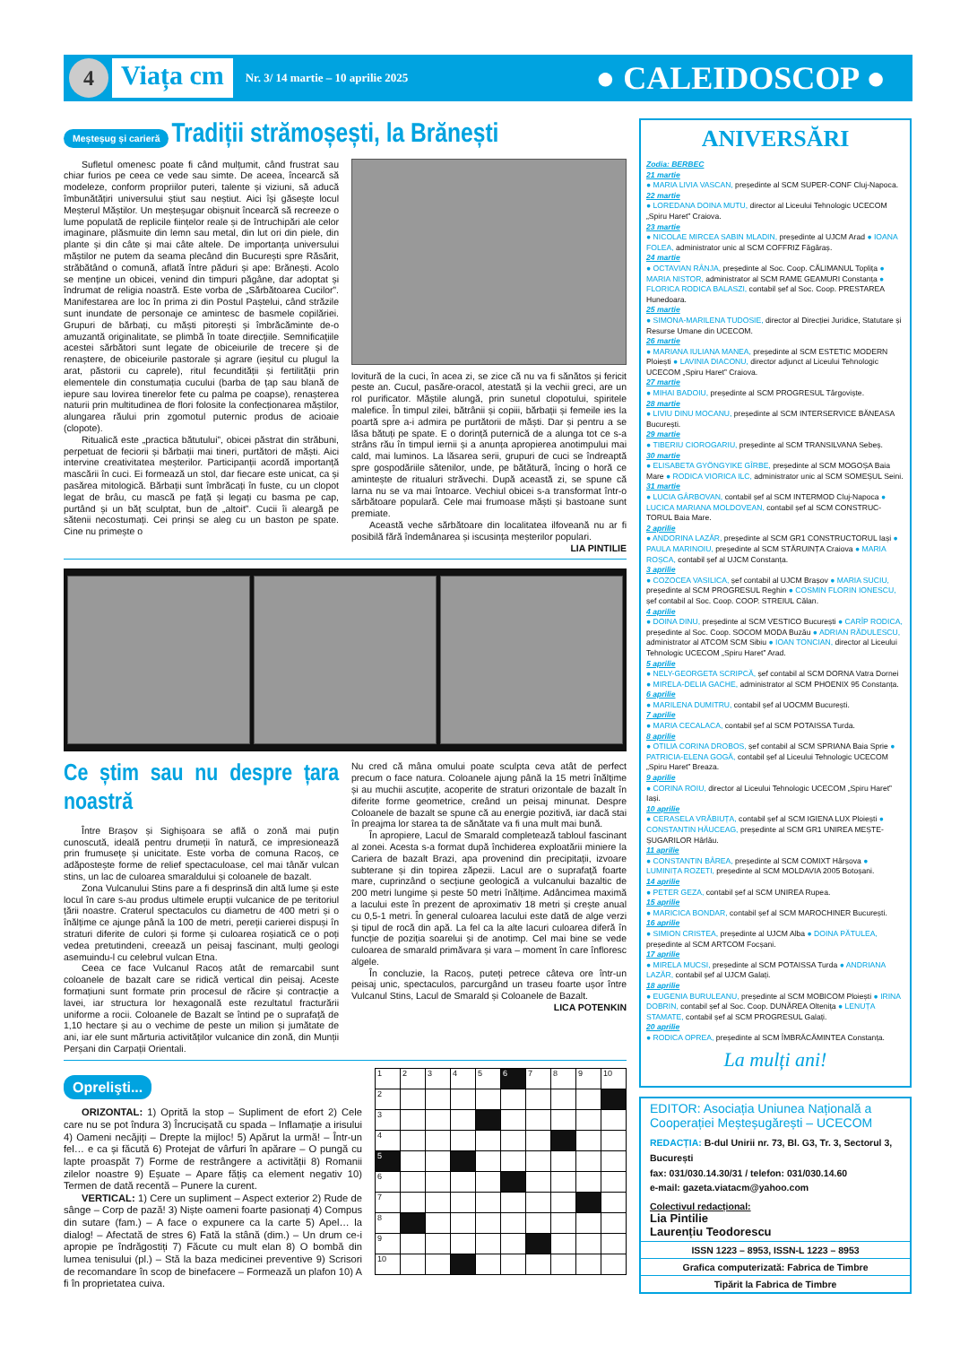4
Viața cm
Nr. 3/ 14 martie – 10 aprilie 2025
● CALEIDOSCOP ●
Meșteșug și carieră
Tradiții strămoșești, la Brănești
Sufletul omenesc poate fi când mulțumit, când frustrat sau chiar furios pe ceea ce vede sau simte. De aceea, încearcă să modeleze, conform propriilor puteri, talente și viziuni, să aducă îmbunătățiri universului știut sau neștiut. Aici își găsește locul Meșterul Măștilor. Un meșteșugar obișnuit încearcă să recreeze o lume populată de replicile ființelor reale și de întruchipări ale celor imaginare, plăsmuite din lemn sau metal, din lut ori din piele, din plante și din câte și mai câte altele. De importanța universului măștilor ne putem da seama plecând din București spre Răsărit, străbătând o comună, aflată între păduri și ape: Brănești. Acolo se menține un obicei, venind din timpuri păgâne, dar adoptat și îndrumat de religia noastră. Este vorba de „Sărbătoarea Cucilor”. Manifestarea are loc în prima zi din Postul Paștelui, când străzile sunt inundate de personaje ce amintesc de basmele copilăriei. Grupuri de bărbați, cu măști pitorești și îmbrăcăminte de-o amuzantă originalitate, se plimbă în toate direcțiile. Semnificațiile acestei sărbători sunt legate de obiceiurile de trecere și de renaștere, de obiceiurile pastorale și agrare (ieșitul cu plugul la arat, păstorii cu caprele), ritul fecundității și fertilității prin elementele din constumația cucului (barba de țap sau blană de iepure sau lovirea tinerelor fete cu palma pe coapse), renașterea naturii prin multitudinea de flori folosite la confecționarea măștilor, alungarea răului prin zgomotul puternic produs de acioaie (clopote).
Ritualică este „practica bătutului”, obicei păstrat din străbuni, perpetuat de feciorii și bărbații mai tineri, purtători de măști. Aici intervine creativitatea meșterilor. Participanții acordă importanță mascării în cuci. Ei formează un stol, dar fiecare este unicat, ca și pasărea mitologică. Bărbații sunt îmbrăcați în fuste, cu un clopot legat de brâu, cu mască pe față și legați cu basma pe cap, purtând și un băț sculptat, bun de „altoit”. Cucii îi aleargă pe sătenii necostumați. Cei prinși se aleg cu un baston pe spate. Cine nu primește o
lovitură de la cuci, în acea zi, se zice că nu va fi sănătos și fericit peste an. Cucul, pasăre-oracol, atestată și la vechii greci, are un rol purificator. Măștile alungă, prin sunetul clopotului, spiritele malefice. În timpul zilei, bătrânii și copiii, bărbații și femeile ies la poartă spre a-i admira pe purtătorii de măști. Dar și pentru a se lăsa bătuți pe spate. E o dorință puternică de a alunga tot ce s-a strâns rău în timpul iernii și a anunța apropierea anotimpului mai cald, mai luminos. La lăsarea serii, grupuri de cuci se îndreaptă spre gospodăriile sătenilor, unde, pe bătătură, încing o horă ce amintește de ritualuri străvechi. După această zi, se spune că larna nu se va mai întoarce. Vechiul obicei s-a transformat într-o sărbătoare populară. Cele mai frumoase măști și bastoane sunt premiate.
Această veche sărbătoare din localitatea ilfoveană nu ar fi posibilă fără îndemânarea și iscusința meșterilor populari.
LIA PINTILIE
Ce știm sau nu despre țara noastră
Între Brașov și Sighișoara se află o zonă mai puțin cunoscută, ideală pentru drumeții în natură, ce impresionează prin frumusețe și unicitate. Este vorba de comuna Racoș, ce adăpostește forme de relief spectaculoase, cel mai tânăr vulcan stins, un lac de culoarea smaraldului și coloanele de bazalt.
Zona Vulcanului Stins pare a fi desprinsă din altă lume și este locul în care s-au produs ultimele erupții vulcanice de pe teritoriul țării noastre. Craterul spectaculos cu diametru de 400 metri și o înălțime ce ajunge până la 100 de metri, pereții carierei dispuși în straturi diferite de culori și forme și culoarea roșiatică ce o poți vedea pretutindeni, creează un peisaj fascinant, mulți geologi asemuindu-l cu celebrul vulcan Etna.
Ceea ce face Vulcanul Racoș atât de remarcabil sunt coloanele de bazalt care se ridică vertical din peisaj. Aceste formațiuni sunt formate prin procesul de răcire și contracție a lavei, iar structura lor hexagonală este rezultatul fracturării uniforme a rocii. Coloanele de Bazalt se întind pe o suprafață de 1,10 hectare și au o vechime de peste un milion și jumătate de ani, iar ele sunt mărturia activităților vulcanice din zonă, din Munții Perșani din Carpații Orientali.
Nu cred că mâna omului poate sculpta ceva atât de perfect precum o face natura. Coloanele ajung până la 15 metri înălțime și au muchii ascuțite, acoperite de straturi orizontale de bazalt în diferite forme geometrice, creând un peisaj minunat. Despre Coloanele de bazalt se spune că au energie pozitivă, iar dacă stai în preajma lor starea ta de sănătate va fi una mult mai bună.
În apropiere, Lacul de Smarald completează tabloul fascinant al zonei. Acesta s-a format după închiderea exploatării miniere la Cariera de bazalt Brazi, apa provenind din precipitații, izvoare subterane și din topirea zăpezii. Lacul are o suprafață foarte mare, cuprinzând o secțiune geologică a vulcanului bazaltic de 200 metri lungime și peste 50 metri înălțime. Adâncimea maximă a lacului este în prezent de aproximativ 18 metri și crește anual cu 0,5-1 metri. În general culoarea lacului este dată de alge verzi și tipul de rocă din apă. La fel ca la alte lacuri culoarea diferă în funcție de poziția soarelui și de anotimp. Cel mai bine se vede culoarea de smarald primăvara și vara – moment în care înfloresc algele.
În concluzie, la Racoș, puteți petrece câteva ore într-un peisaj unic, spectaculos, parcurgând un traseu foarte ușor între Vulcanul Stins, Lacul de Smarald și Coloanele de Bazalt.
LICA POTENKIN
Oprelişti...
ORIZONTAL: 1) Oprită la stop – Supliment de efort 2) Cele care nu se pot îndura 3) Încrucișată cu spada – Inflamație a irisului 4) Oameni necăjiți – Drepte la mijloc! 5) Apărut la urmă! – Într-un fel… e ca și făcută 6) Protejat de vârfuri în apărare – O pungă cu lapte proaspăt 7) Forme de restrângere a activității 8) Romanii zilelor noastre 9) Eșuate – Apare fățiș ca element negativ 10) Termen de dată recentă – Punere la curent.
VERTICAL: 1) Cere un supliment – Aspect exterior 2) Rude de sânge – Corp de pază! 3) Niște oameni foarte pasionați 4) Compus din sutare (fam.) – A face o expunere ca la carte 5) Apel… la dialog! – Afectată de stres 6) Fată la stână (dim.) – Un drum ce-i apropie pe îndrăgostiți 7) Făcute cu mult elan 8) O bombă din lumea tenisului (pl.) – Stă la baza medicinei preventive 9) Scrisori de recomandare în scop de binefacere – Formează un plafon 10) A fi în proprietatea cuiva.
| 1 | 2 | 3 | 4 | 5 | 6 | 7 | 8 | 9 | 10 |
| 2 | | | | | | | | | |
| 3 | | | | | | | | | |
| 4 | | | | | | | | | |
| 5 | | | | | | | | | |
| 6 | | | | | | | | | |
| 7 | | | | | | | | | |
| 8 | | | | | | | | | |
| 9 | | | | | | | | | |
| 10 | | | | | | | | | |
ANIVERSĂRI
Zodia: BERBEC
21 martie
● MARIA LIVIA VASCAN, președinte al SCM SUPER-CONF Cluj-Napoca.
22 martie
● LOREDANA DOINA MUTU, director al Liceului Tehnologic UCECOM „Spiru Haret” Craiova.
23 martie
● NICOLAE MIRCEA SABIN MLADIN, președinte al UJCM Arad ● IOANA FOLEA, administrator unic al SCM COFFRIZ Făgăraș.
24 martie
● OCTAVIAN RÂNJA, președinte al Soc. Coop. CĂLIMANUL Toplița ● MARIA NISTOR, administrator al SCM RAME GEAMURI Constanța ● FLORICA RODICA BALASZI, contabil șef al Soc. Coop. PRESTAREA Hunedoara.
25 martie
● SIMONA-MARILENA TUDOSIE, director al Direcției Juridice, Statutare și Resurse Umane din UCECOM.
26 martie
● MARIANA IULIANA MANEA, președinte al SCM ESTETIC MODERN Ploiești ● LAVINIA DIACONU, director adjunct al Liceului Tehnologic UCECOM „Spiru Haret” Craiova.
27 martie
● MIHAI BADOIU, președinte al SCM PROGRESUL Târgoviște.
28 martie
● LIVIU DINU MOCANU, președinte al SCM INTERSERVICE BĂNEASA București.
29 martie
● TIBERIU CIOROGARIU, președinte al SCM TRANSILVANA Sebeș.
30 martie
● ELISABETA GYÖNGYIKE GÎRBE, președinte al SCM MOGOȘA Baia Mare ● RODICA VIORICA ILC, administrator unic al SCM SOMEȘUL Seini.
31 martie
● LUCIA GÂRBOVAN, contabil șef al SCM INTERMOD Cluj-Napoca ● LUCICA MARIANA MOLDOVEAN, contabil șef al SCM CONSTRUC-TORUL Baia Mare.
2 aprilie
● ANDORINA LAZĂR, președinte al SCM GR1 CONSTRUCTORUL Iași ● PAULA MARINOIU, președinte al SCM STĂRUINȚA Craiova ● MARIA ROȘCA, contabil șef al UJCM Constanța.
3 aprilie
● COZOCEA VASILICA, șef contabil al UJCM Brașov ● MARIA SUCIU, președinte al SCM PROGRESUL Reghin ● COSMIN FLORIN IONESCU, șef contabil al Soc. Coop. COOP. STREIUL Călan.
4 aprilie
● DOINA DINU, președinte al SCM VESTICO București ● CARÎP RODICA, președinte al Soc. Coop. SOCOM MODA Buzău ● ADRIAN RĂDULESCU, administrator al ATCOM SCM Sibiu ● IOAN TONCIAN, director al Liceului Tehnologic UCECOM „Spiru Haret” Arad.
5 aprilie
● NELY-GEORGETA SCRIPCĂ, șef contabil al SCM DORNA Vatra Dornei ● MIRELA-DELIA GACHE, administrator al SCM PHOENIX 95 Constanța.
6 aprilie
● MARILENA DUMITRU, contabil șef al UOCMM București.
7 aprilie
● MARIA CECALACA, contabil șef al SCM POTAISSA Turda.
8 aprilie
● OTILIA CORINA DROBOS, șef contabil al SCM SPRIANA Baia Sprie ● PATRICIA-ELENA GOGĂ, contabil șef al Liceului Tehnologic UCECOM „Spiru Haret” Breaza.
9 aprilie
● CORINA ROIU, director al Liceului Tehnologic UCECOM „Spiru Haret” Iași.
10 aprilie
● CERASELA VRĂBIUȚA, contabil șef al SCM IGIENA LUX Ploiești ● CONSTANTIN HĂUCEAG, președinte al SCM GR1 UNIREA MEȘTE-ȘUGARILOR Hârlău.
11 aprilie
● CONSTANTIN BÂREA, președinte al SCM COMIXT Hârșova ● LUMINIȚA ROZETI, președinte al SCM MOLDAVIA 2005 Botoșani.
14 aprilie
● PETER GEZA, contabil șef al SCM UNIREA Rupea.
15 aprilie
● MARICICA BONDAR, contabil șef al SCM MAROCHINER București.
16 aprilie
● SIMION CRISTEA, președinte al UJCM Alba ● DOINA PĂTULEA, președinte al SCM ARTCOM Focșani.
17 aprilie
● MIRELA MUCSI, președinte al SCM POTAISSA Turda ● ANDRIANA LAZĂR, contabil șef al UJCM Galați.
18 aprilie
● EUGENIA BURULEANU, președinte al SCM MOBICOM Ploiești ● IRINA DOBRIN, contabil șef al Soc. Coop. DUNĂREA Oltenița ● LENUȚA STAMATE, contabil șef al SCM PROGRESUL Galați.
20 aprilie
● RODICA OPREA, președinte al SCM ÎMBRĂCĂMINTEA Constanța.
La mulți ani!
EDITOR: Asociația Uniunea Națională a Cooperației Meșteșugărești – UCECOM
REDACȚIA: B-dul Unirii nr. 73, Bl. G3, Tr. 3, Sectorul 3, București
fax: 031/030.14.30/31 / telefon: 031/030.14.60
e-mail: gazeta.viatacm@yahoo.com
Colectivul redacțional:
Lia Pintilie
Laurențiu Teodorescu
ISSN 1223 – 8953, ISSN-L 1223 – 8953
Grafica computerizată: Fabrica de Timbre
Tipărit la Fabrica de Timbre